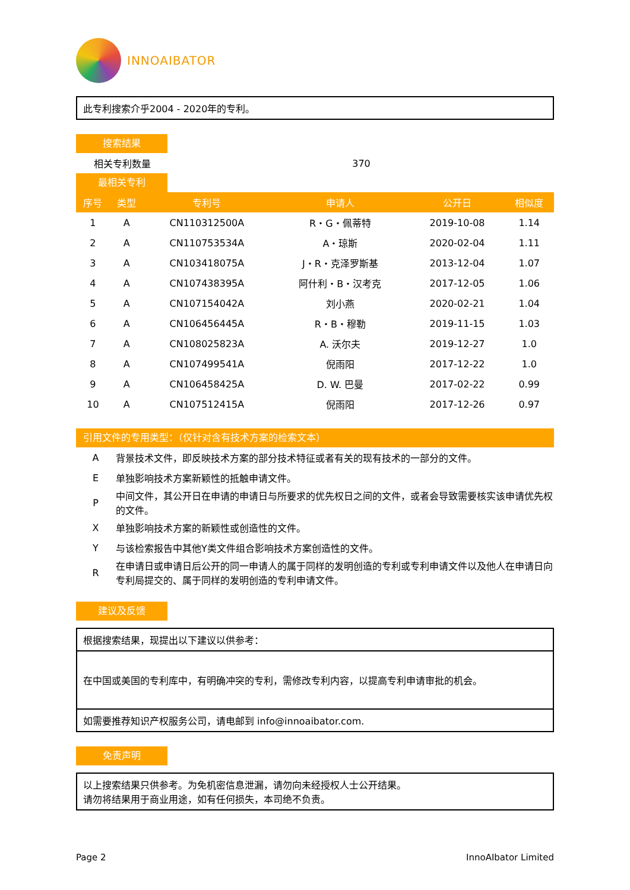INNOAIBATOR
此专利搜索介乎2004 - 2020年的专利。
搜索结果
| 相关专利数量 | 370 |
最相关专利
| 序号 | 类型 | 专利号 | 申请人 | 公开日 | 相似度 |
| --- | --- | --- | --- | --- | --- |
| 1 | A | CN110312500A | R・G・佩蒂特 | 2019-10-08 | 1.14 |
| 2 | A | CN110753534A | A・琼斯 | 2020-02-04 | 1.11 |
| 3 | A | CN103418075A | J・R・克泽罗斯基 | 2013-12-04 | 1.07 |
| 4 | A | CN107438395A | 阿什利・B・汉考克 | 2017-12-05 | 1.06 |
| 5 | A | CN107154042A | 刘小燕 | 2020-02-21 | 1.04 |
| 6 | A | CN106456445A | R・B・穆勒 | 2019-11-15 | 1.03 |
| 7 | A | CN108025823A | A. 沃尔夫 | 2019-12-27 | 1.0 |
| 8 | A | CN107499541A | 倪雨阳 | 2017-12-22 | 1.0 |
| 9 | A | CN106458425A | D. W. 巴曼 | 2017-02-22 | 0.99 |
| 10 | A | CN107512415A | 倪雨阳 | 2017-12-26 | 0.97 |
引用文件的专用类型：（仅针对含有技术方案的检索文本）
| A | 背景技术文件，即反映技术方案的部分技术特征或者有关的现有技术的一部分的文件。 |
| E | 单独影响技术方案新颖性的抵触申请文件。 |
| P | 中间文件，其公开日在申请的申请日与所要求的优先权日之间的文件，或者会导致需要核实该申请优先权的文件。 |
| X | 单独影响技术方案的新颖性或创造性的文件。 |
| Y | 与该检索报告中其他Y类文件组合影响技术方案创造性的文件。 |
| R | 在申请日或申请日后公开的同一申请人的属于同样的发明创造的专利或专利申请文件以及他人在申请日向专利局提交的、属于同样的发明创造的专利申请文件。 |
建议及反馈
根据搜索结果，现提出以下建议以供参考：
在中国或美国的专利库中，有明确冲突的专利，需修改专利内容，以提高专利申请审批的机会。
如需要推荐知识产权服务公司，请电邮到 info@innoaibator.com.
免责声明
以上搜索结果只供参考。为免机密信息泄漏，请勿向未经授权人士公开结果。
请勿将结果用于商业用途，如有任何损失，本司绝不负责。
Page 2 InnoAIbator Limited